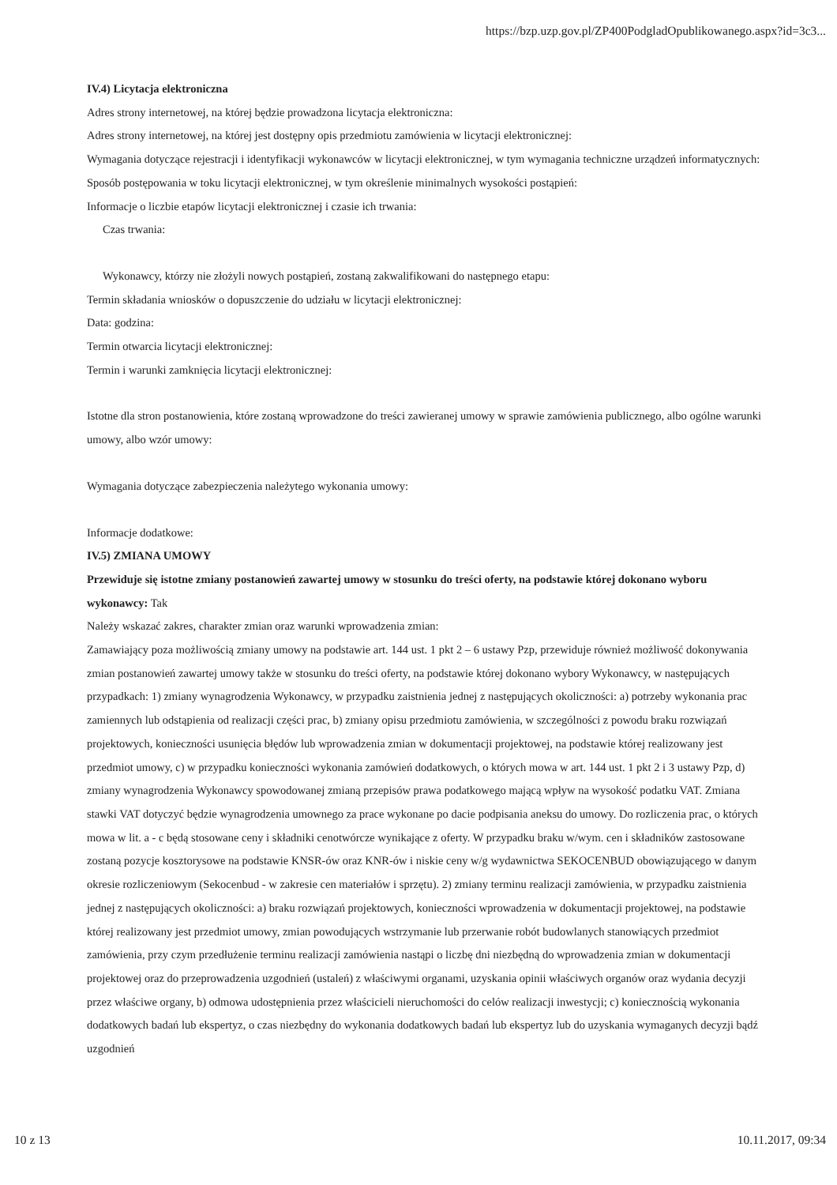https://bzp.uzp.gov.pl/ZP400PodgladOpublikowanego.aspx?id=3c3...
IV.4) Licytacja elektroniczna
Adres strony internetowej, na której będzie prowadzona licytacja elektroniczna:
Adres strony internetowej, na której jest dostępny opis przedmiotu zamówienia w licytacji elektronicznej:
Wymagania dotyczące rejestracji i identyfikacji wykonawców w licytacji elektronicznej, w tym wymagania techniczne urządzeń informatycznych:
Sposób postępowania w toku licytacji elektronicznej, w tym określenie minimalnych wysokości postąpień:
Informacje o liczbie etapów licytacji elektronicznej i czasie ich trwania:
Czas trwania:
Wykonawcy, którzy nie złożyli nowych postąpień, zostaną zakwalifikowani do następnego etapu:
Termin składania wniosków o dopuszczenie do udziału w licytacji elektronicznej:
Data: godzina:
Termin otwarcia licytacji elektronicznej:
Termin i warunki zamknięcia licytacji elektronicznej:
Istotne dla stron postanowienia, które zostaną wprowadzone do treści zawieranej umowy w sprawie zamówienia publicznego, albo ogólne warunki umowy, albo wzór umowy:
Wymagania dotyczące zabezpieczenia należytego wykonania umowy:
Informacje dodatkowe:
IV.5) ZMIANA UMOWY
Przewiduje się istotne zmiany postanowień zawartej umowy w stosunku do treści oferty, na podstawie której dokonano wyboru wykonawcy: Tak
Należy wskazać zakres, charakter zmian oraz warunki wprowadzenia zmian:
Zamawiający poza możliwością zmiany umowy na podstawie art. 144 ust. 1 pkt 2 – 6 ustawy Pzp, przewiduje również możliwość dokonywania zmian postanowień zawartej umowy także w stosunku do treści oferty, na podstawie której dokonano wybory Wykonawcy, w następujących przypadkach: 1) zmiany wynagrodzenia Wykonawcy, w przypadku zaistnienia jednej z następujących okoliczności: a) potrzeby wykonania prac zamiennych lub odstąpienia od realizacji części prac, b) zmiany opisu przedmiotu zamówienia, w szczególności z powodu braku rozwiązań projektowych, konieczności usunięcia błędów lub wprowadzenia zmian w dokumentacji projektowej, na podstawie której realizowany jest przedmiot umowy, c) w przypadku konieczności wykonania zamówień dodatkowych, o których mowa w art. 144 ust. 1 pkt 2 i 3 ustawy Pzp, d) zmiany wynagrodzenia Wykonawcy spowodowanej zmianą przepisów prawa podatkowego mającą wpływ na wysokość podatku VAT. Zmiana stawki VAT dotyczyć będzie wynagrodzenia umownego za prace wykonane po dacie podpisania aneksu do umowy. Do rozliczenia prac, o których mowa w lit. a - c będą stosowane ceny i składniki cenotwórcze wynikające z oferty. W przypadku braku w/wym. cen i składników zastosowane zostaną pozycje kosztorysowe na podstawie KNSR-ów oraz KNR-ów i niskie ceny w/g wydawnictwa SEKOCENBUD obowiązującego w danym okresie rozliczeniowym (Sekocenbud - w zakresie cen materiałów i sprzętu). 2) zmiany terminu realizacji zamówienia, w przypadku zaistnienia jednej z następujących okoliczności: a) braku rozwiązań projektowych, konieczności wprowadzenia w dokumentacji projektowej, na podstawie której realizowany jest przedmiot umowy, zmian powodujących wstrzymanie lub przerwanie robót budowlanych stanowiących przedmiot zamówienia, przy czym przedłużenie terminu realizacji zamówienia nastąpi o liczbę dni niezbędną do wprowadzenia zmian w dokumentacji projektowej oraz do przeprowadzenia uzgodnień (ustaleń) z właściwymi organami, uzyskania opinii właściwych organów oraz wydania decyzji przez właściwe organy, b) odmowa udostępnienia przez właścicieli nieruchomości do celów realizacji inwestycji; c) koniecznością wykonania dodatkowych badań lub ekspertyz, o czas niezbędny do wykonania dodatkowych badań lub ekspertyz lub do uzyskania wymaganych decyzji bądź uzgodnień
10 z 13 10.11.2017, 09:34